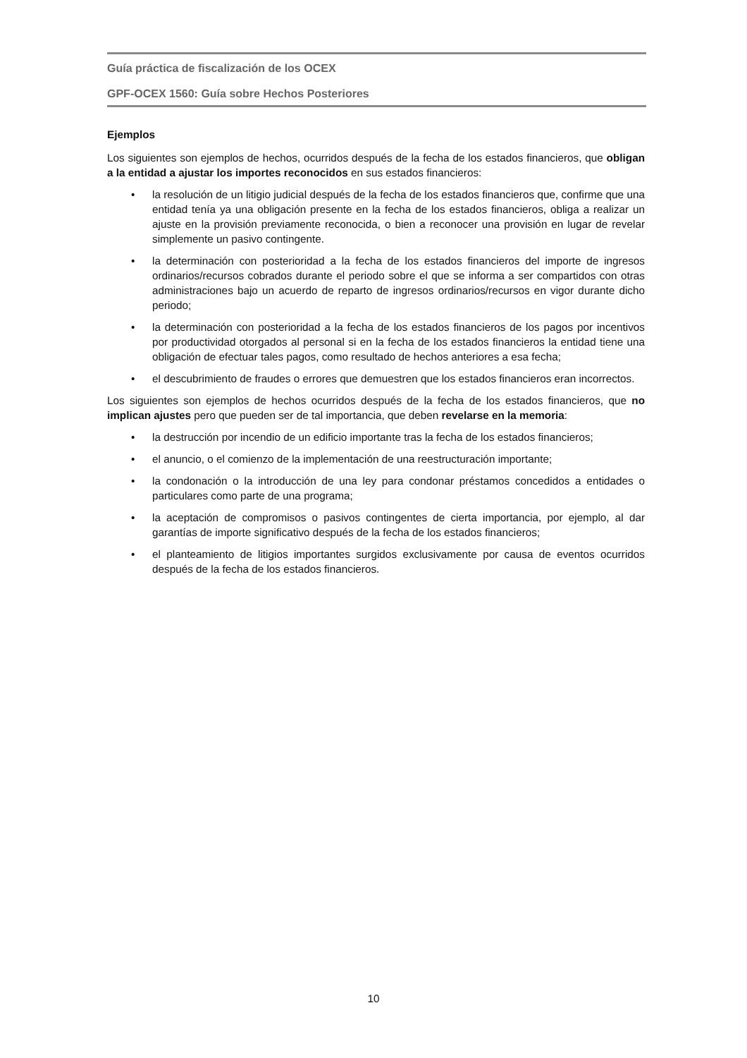Guía práctica de fiscalización de los OCEX
GPF-OCEX 1560: Guía sobre Hechos Posteriores
Ejemplos
Los siguientes son ejemplos de hechos, ocurridos después de la fecha de los estados financieros, que obligan a la entidad a ajustar los importes reconocidos en sus estados financieros:
• la resolución de un litigio judicial después de la fecha de los estados financieros que, confirme que una entidad tenía ya una obligación presente en la fecha de los estados financieros, obliga a realizar un ajuste en la provisión previamente reconocida, o bien a reconocer una provisión en lugar de revelar simplemente un pasivo contingente.
• la determinación con posterioridad a la fecha de los estados financieros del importe de ingresos ordinarios/recursos cobrados durante el periodo sobre el que se informa a ser compartidos con otras administraciones bajo un acuerdo de reparto de ingresos ordinarios/recursos en vigor durante dicho periodo;
• la determinación con posterioridad a la fecha de los estados financieros de los pagos por incentivos por productividad otorgados al personal si en la fecha de los estados financieros la entidad tiene una obligación de efectuar tales pagos, como resultado de hechos anteriores a esa fecha;
• el descubrimiento de fraudes o errores que demuestren que los estados financieros eran incorrectos.
Los siguientes son ejemplos de hechos ocurridos después de la fecha de los estados financieros, que no implican ajustes pero que pueden ser de tal importancia, que deben revelarse en la memoria:
• la destrucción por incendio de un edificio importante tras la fecha de los estados financieros;
• el anuncio, o el comienzo de la implementación de una reestructuración importante;
• la condonación o la introducción de una ley para condonar préstamos concedidos a entidades o particulares como parte de una programa;
• la aceptación de compromisos o pasivos contingentes de cierta importancia, por ejemplo, al dar garantías de importe significativo después de la fecha de los estados financieros;
• el planteamiento de litigios importantes surgidos exclusivamente por causa de eventos ocurridos después de la fecha de los estados financieros.
10